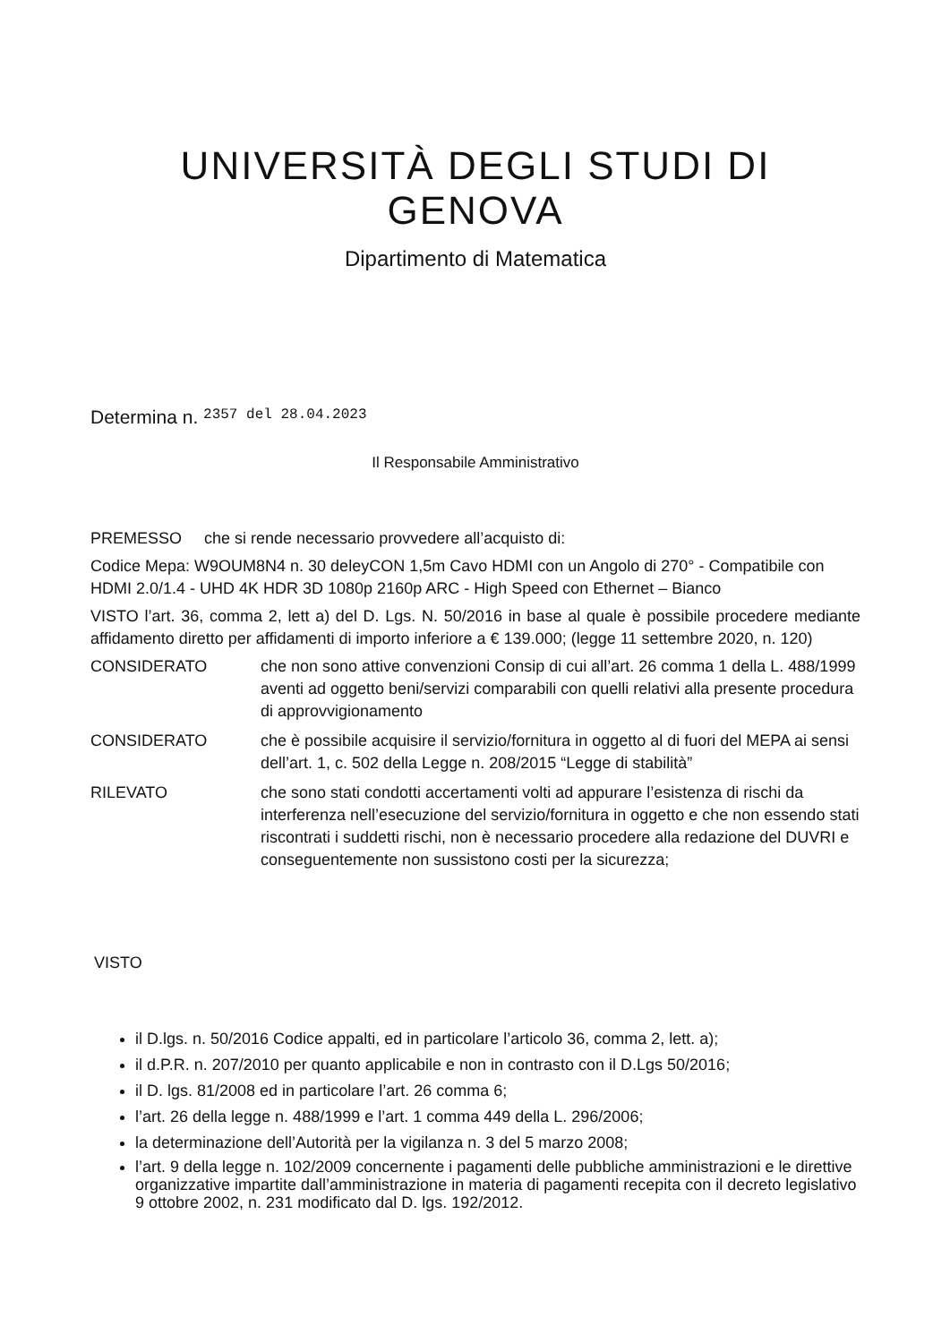UNIVERSITÀ DEGLI STUDI DI GENOVA
Dipartimento di Matematica
Determina n. 2357 del 28.04.2023
Il Responsabile Amministrativo
PREMESSO che si rende necessario provvedere all’acquisto di:
Codice Mepa: W9OUM8N4 n. 30 deleyCON 1,5m Cavo HDMI con un Angolo di 270° - Compatibile con HDMI 2.0/1.4 - UHD 4K HDR 3D 1080p 2160p ARC - High Speed con Ethernet – Bianco
VISTO l’art. 36, comma 2, lett a) del D. Lgs. N. 50/2016 in base al quale è possibile procedere mediante affidamento diretto per affidamenti di importo inferiore a € 139.000; (legge 11 settembre 2020, n. 120)
CONSIDERATO che non sono attive convenzioni Consip di cui all’art. 26 comma 1 della L. 488/1999 aventi ad oggetto beni/servizi comparabili con quelli relativi alla presente procedura di approvvigionamento
CONSIDERATO che è possibile acquisire il servizio/fornitura in oggetto al di fuori del MEPA ai sensi dell’art. 1, c. 502 della Legge n. 208/2015 “Legge di stabilità”
RILEVATO che sono stati condotti accertamenti volti ad appurare l’esistenza di rischi da interferenza nell’esecuzione del servizio/fornitura in oggetto e che non essendo stati riscontrati i suddetti rischi, non è necessario procedere alla redazione del DUVRI e conseguentemente non sussistono costi per la sicurezza;
VISTO
il D.lgs. n. 50/2016 Codice appalti, ed in particolare l’articolo 36, comma 2, lett. a);
il d.P.R. n. 207/2010 per quanto applicabile e non in contrasto con il D.Lgs 50/2016;
il D. lgs. 81/2008 ed in particolare l’art. 26 comma 6;
l’art. 26 della legge n. 488/1999 e l’art. 1 comma 449 della L. 296/2006;
la determinazione dell’Autorità per la vigilanza n. 3 del 5 marzo 2008;
l’art. 9 della legge n. 102/2009 concernente i pagamenti delle pubbliche amministrazioni e le direttive organizzative impartite dall’amministrazione in materia di pagamenti recepita con il decreto legislativo 9 ottobre 2002, n. 231 modificato dal D. lgs. 192/2012.